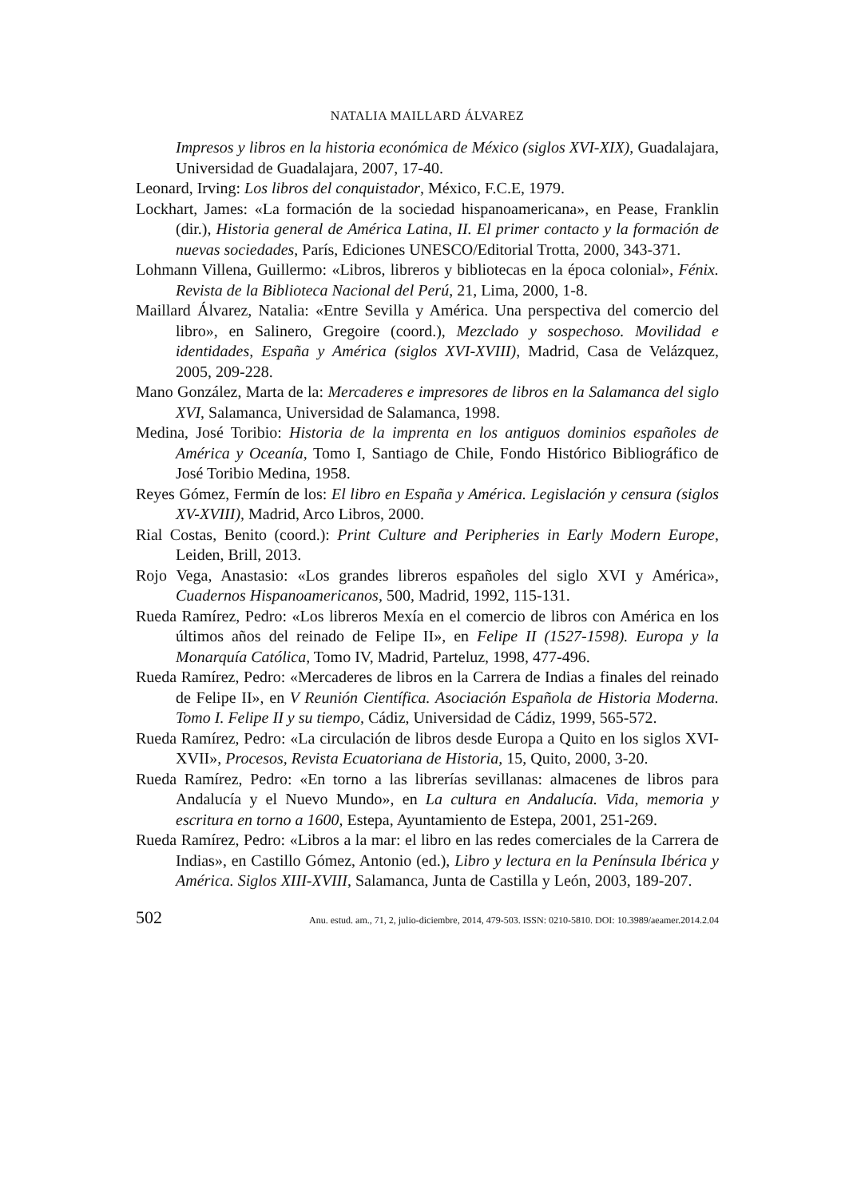NATALIA MAILLARD ÁLVAREZ
Impresos y libros en la historia económica de México (siglos XVI-XIX), Guadalajara, Universidad de Guadalajara, 2007, 17-40.
Leonard, Irving: Los libros del conquistador, México, F.C.E, 1979.
Lockhart, James: «La formación de la sociedad hispanoamericana», en Pease, Franklin (dir.), Historia general de América Latina, II. El primer contacto y la formación de nuevas sociedades, París, Ediciones UNESCO/Editorial Trotta, 2000, 343-371.
Lohmann Villena, Guillermo: «Libros, libreros y bibliotecas en la época colonial», Fénix. Revista de la Biblioteca Nacional del Perú, 21, Lima, 2000, 1-8.
Maillard Álvarez, Natalia: «Entre Sevilla y América. Una perspectiva del comercio del libro», en Salinero, Gregoire (coord.), Mezclado y sospechoso. Movilidad e identidades, España y América (siglos XVI-XVIII), Madrid, Casa de Velázquez, 2005, 209-228.
Mano González, Marta de la: Mercaderes e impresores de libros en la Salamanca del siglo XVI, Salamanca, Universidad de Salamanca, 1998.
Medina, José Toribio: Historia de la imprenta en los antiguos dominios españoles de América y Oceanía, Tomo I, Santiago de Chile, Fondo Histórico Bibliográfico de José Toribio Medina, 1958.
Reyes Gómez, Fermín de los: El libro en España y América. Legislación y censura (siglos XV-XVIII), Madrid, Arco Libros, 2000.
Rial Costas, Benito (coord.): Print Culture and Peripheries in Early Modern Europe, Leiden, Brill, 2013.
Rojo Vega, Anastasio: «Los grandes libreros españoles del siglo XVI y América», Cuadernos Hispanoamericanos, 500, Madrid, 1992, 115-131.
Rueda Ramírez, Pedro: «Los libreros Mexía en el comercio de libros con América en los últimos años del reinado de Felipe II», en Felipe II (1527-1598). Europa y la Monarquía Católica, Tomo IV, Madrid, Parteluz, 1998, 477-496.
Rueda Ramírez, Pedro: «Mercaderes de libros en la Carrera de Indias a finales del reinado de Felipe II», en V Reunión Científica. Asociación Española de Historia Moderna. Tomo I. Felipe II y su tiempo, Cádiz, Universidad de Cádiz, 1999, 565-572.
Rueda Ramírez, Pedro: «La circulación de libros desde Europa a Quito en los siglos XVI-XVII», Procesos, Revista Ecuatoriana de Historia, 15, Quito, 2000, 3-20.
Rueda Ramírez, Pedro: «En torno a las librerías sevillanas: almacenes de libros para Andalucía y el Nuevo Mundo», en La cultura en Andalucía. Vida, memoria y escritura en torno a 1600, Estepa, Ayuntamiento de Estepa, 2001, 251-269.
Rueda Ramírez, Pedro: «Libros a la mar: el libro en las redes comerciales de la Carrera de Indias», en Castillo Gómez, Antonio (ed.), Libro y lectura en la Península Ibérica y América. Siglos XIII-XVIII, Salamanca, Junta de Castilla y León, 2003, 189-207.
502 Anu. estud. am., 71, 2, julio-diciembre, 2014, 479-503. ISSN: 0210-5810. DOI: 10.3989/aeamer.2014.2.04